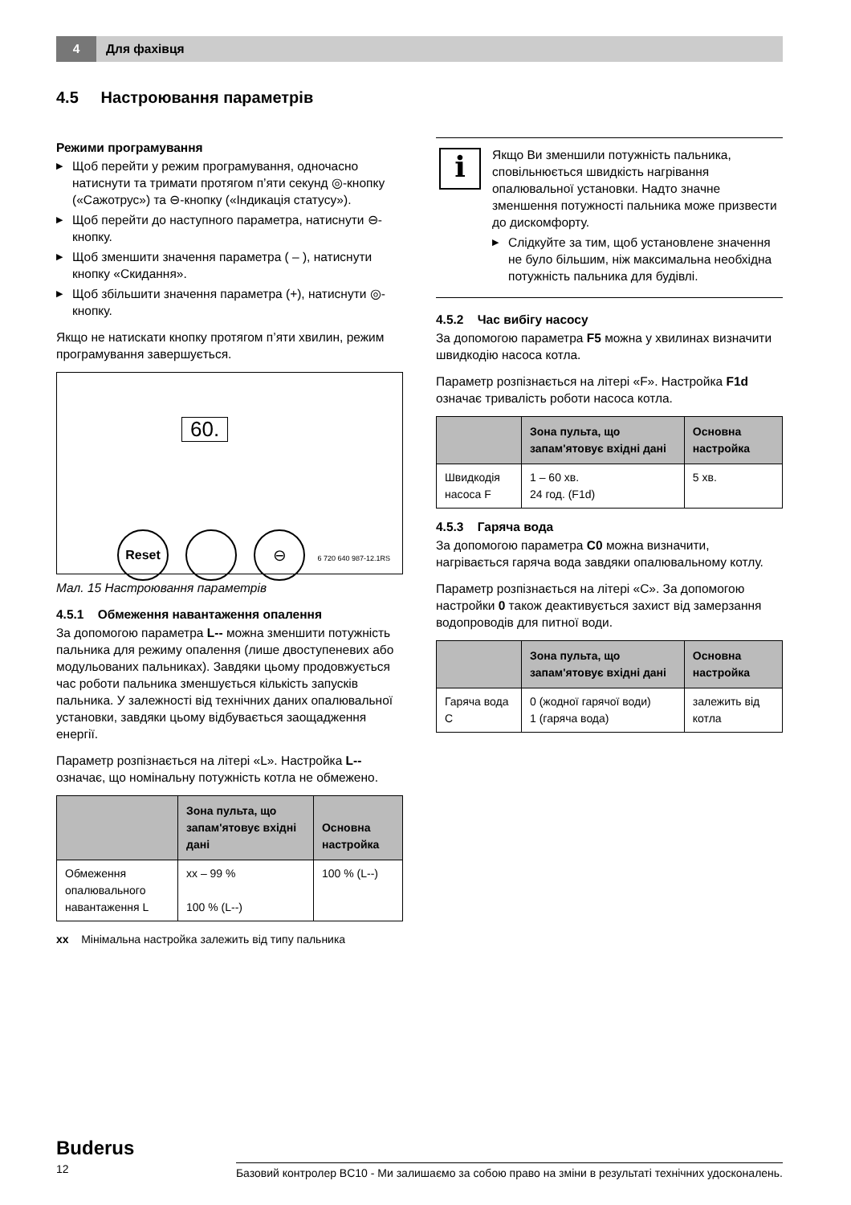4
Для фахівця
4.5 Настроювання параметрів
Режими програмування
▶ Щоб перейти у режим програмування, одночасно натиснути та тримати протягом п’яти секунд ◎-кнопку («Сажотрус») та ⊖-кнопку («Індикація статусу»).
▶ Щоб перейти до наступного параметра, натиснути ⊖-кнопку.
▶ Щоб зменшити значення параметра ( – ), натиснути кнопку «Скидання».
▶ Щоб збільшити значення параметра (+), натиснути ◎-кнопку.
Якщо не натискати кнопку протягом п’яти хвилин, режим програмування завершується.
60.
Reset ⊖
6 720 640 987-12.1RS
Мал. 15 Настроювання параметрів
4.5.1 Обмеження навантаження опалення
За допомогою параметра L-- можна зменшити потужність пальника для режиму опалення (лише двоступеневих або модульованих пальниках). Завдяки цьому продовжується час роботи пальника зменшується кількість запусків пальника. У залежності від технічних даних опалювальної установки, завдяки цьому відбувається заощадження енергії.
Параметр розпізнається на літері «L». Настройка L-- означає, що номінальну потужність котла не обмежено.
| | Зона пульта, що запам'ятовує вхідні дані | Основна настройка |
| --- | --- | --- |
| Обмеження опалювального навантаження L | xx – 99 % 100 % (L--) | 100 % (L--) |
xx Мінімальна настройка залежить від типу пальника
i
Якщо Ви зменшили потужність пальника, сповільнюється швидкість нагрівання опалювальної установки. Надто значне зменшення потужності пальника може призвести до дискомфорту.
▶ Слідкуйте за тим, щоб установлене значення не було більшим, ніж максимальна необхідна потужність пальника для будівлі.
4.5.2 Час вибігу насосу
За допомогою параметра F5 можна у хвилинах визначити швидкодію насоса котла.
Параметр розпізнається на літері «F». Настройка F1d означає тривалість роботи насоса котла.
| | Зона пульта, що запам'ятовує вхідні дані | Основна настройка |
| --- | --- | --- |
| Швидкодія насоса F | 1 – 60 хв. 24 год. (F1d) | 5 хв. |
4.5.3 Гаряча вода
За допомогою параметра C0 можна визначити, нагрівається гаряча вода завдяки опалювальному котлу.
Параметр розпізнається на літері «C». За допомогою настройки 0 також деактивується захист від замерзання водопроводів для питної води.
| | Зона пульта, що запам'ятовує вхідні дані | Основна настройка |
| --- | --- | --- |
| Гаряча вода C | 0 (жодної гарячої води) 1 (гаряча вода) | залежить від котла |
Buderus
12 Базовий контролер BC10 - Ми залишаємо за собою право на зміни в результаті технічних удосконалень.